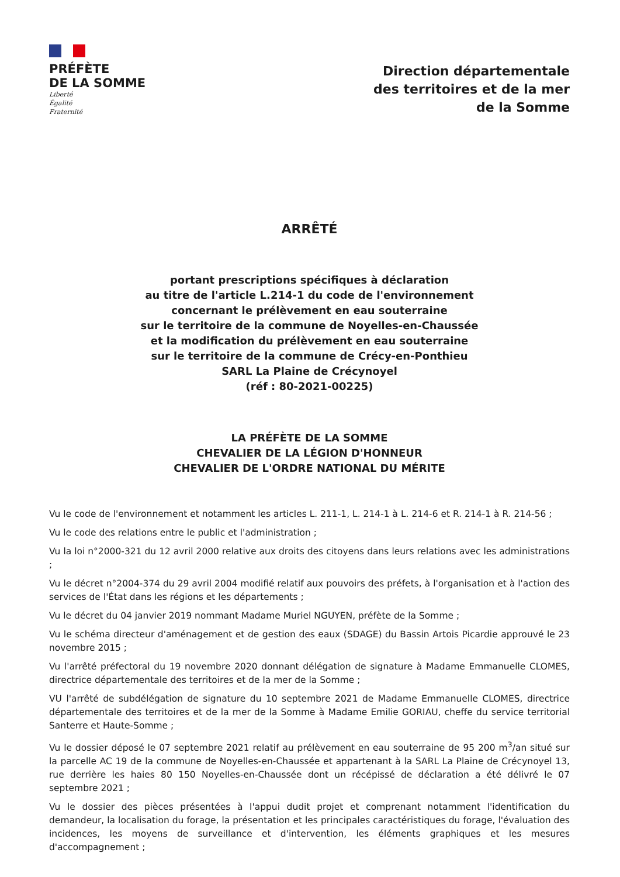PRÉFÈTE
DE LA SOMME
Liberté
Égalité
Fraternité
Direction départementale
des territoires et de la mer
de la Somme
ARRÊTÉ
portant prescriptions spécifiques à déclaration
au titre de l'article L.214-1 du code de l'environnement
concernant le prélèvement en eau souterraine
sur le territoire de la commune de Noyelles-en-Chaussée
et la modification du prélèvement en eau souterraine
sur le territoire de la commune de Crécy-en-Ponthieu
SARL La Plaine de Crécynoyel
(réf : 80-2021-00225)
LA PRÉFÈTE DE LA SOMME
CHEVALIER DE LA LÉGION D'HONNEUR
CHEVALIER DE L'ORDRE NATIONAL DU MÉRITE
Vu le code de l'environnement et notamment les articles L. 211-1, L. 214-1 à L. 214-6 et R. 214-1 à R. 214-56 ;
Vu le code des relations entre le public et l'administration ;
Vu la loi n°2000-321 du 12 avril 2000 relative aux droits des citoyens dans leurs relations avec les administrations ;
Vu le décret n°2004-374 du 29 avril 2004 modifié relatif aux pouvoirs des préfets, à l'organisation et à l'action des services de l'État dans les régions et les départements ;
Vu le décret du 04 janvier 2019 nommant Madame Muriel NGUYEN, préfète de la Somme ;
Vu le schéma directeur d'aménagement et de gestion des eaux (SDAGE) du Bassin Artois Picardie approuvé le 23 novembre 2015 ;
Vu l'arrêté préfectoral du 19 novembre 2020 donnant délégation de signature à Madame Emmanuelle CLOMES, directrice départementale des territoires et de la mer de la Somme ;
VU l'arrêté de subdélégation de signature du 10 septembre 2021 de Madame Emmanuelle CLOMES, directrice départementale des territoires et de la mer de la Somme à Madame Emilie GORIAU, cheffe du service territorial Santerre et Haute-Somme ;
Vu le dossier déposé le 07 septembre 2021 relatif au prélèvement en eau souterraine de 95 200 m<sup>3</sup>/an situé sur la parcelle AC 19 de la commune de Noyelles-en-Chaussée et appartenant à la SARL La Plaine de Crécynoyel 13, rue derrière les haies 80 150 Noyelles-en-Chaussée dont un récépissé de déclaration a été délivré le 07 septembre 2021 ;
Vu le dossier des pièces présentées à l'appui dudit projet et comprenant notamment l'identification du demandeur, la localisation du forage, la présentation et les principales caractéristiques du forage, l'évaluation des incidences, les moyens de surveillance et d'intervention, les éléments graphiques et les mesures d'accompagnement ;